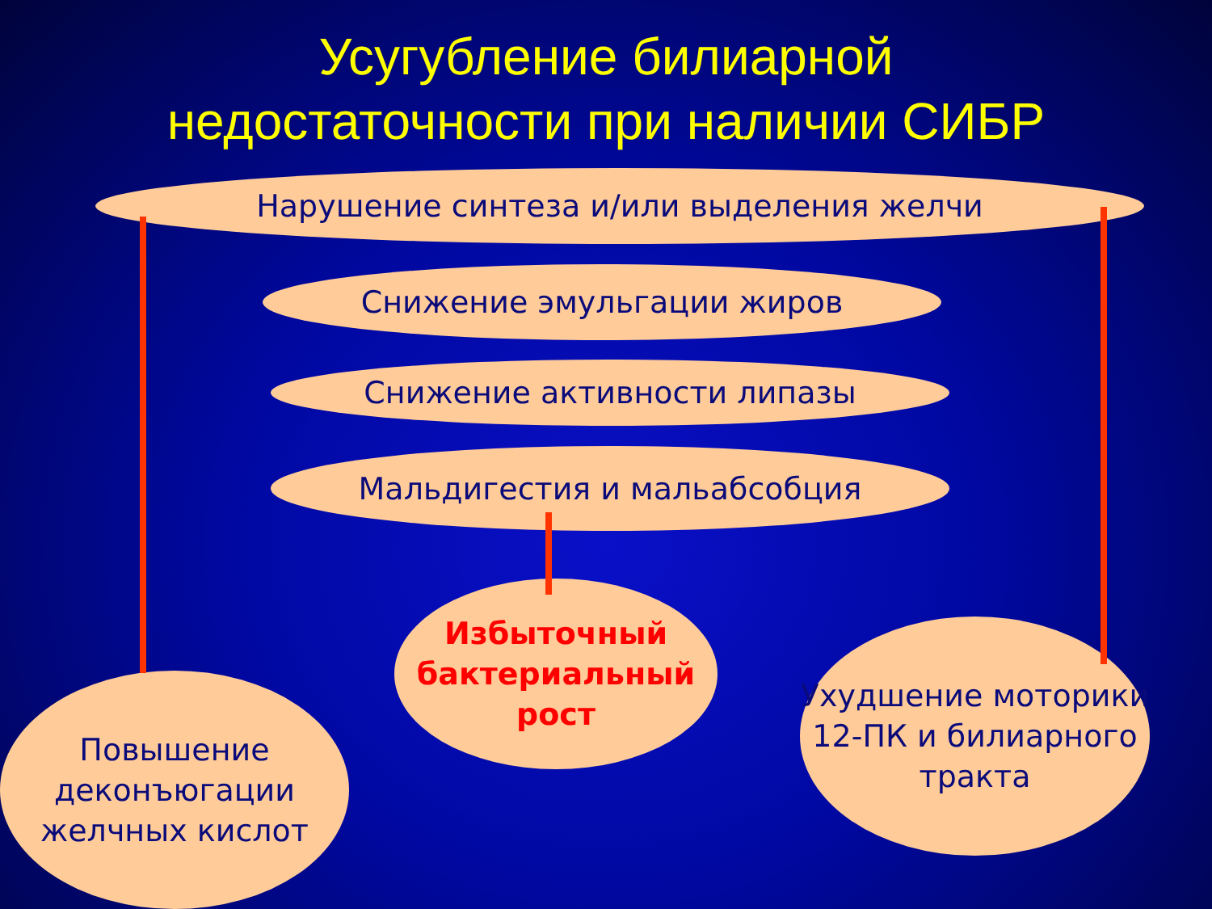Усугубление билиарной
недостаточности при наличии СИБР
Нарушение синтеза и/или выделения желчи
Снижение эмульгации жиров
Снижение активности липазы
Мальдигестия и мальабсобция
Избыточный бактериальный рост
Повышение деконъюгации желчных кислот
Ухудшение моторики 12-ПК и билиарного тракта